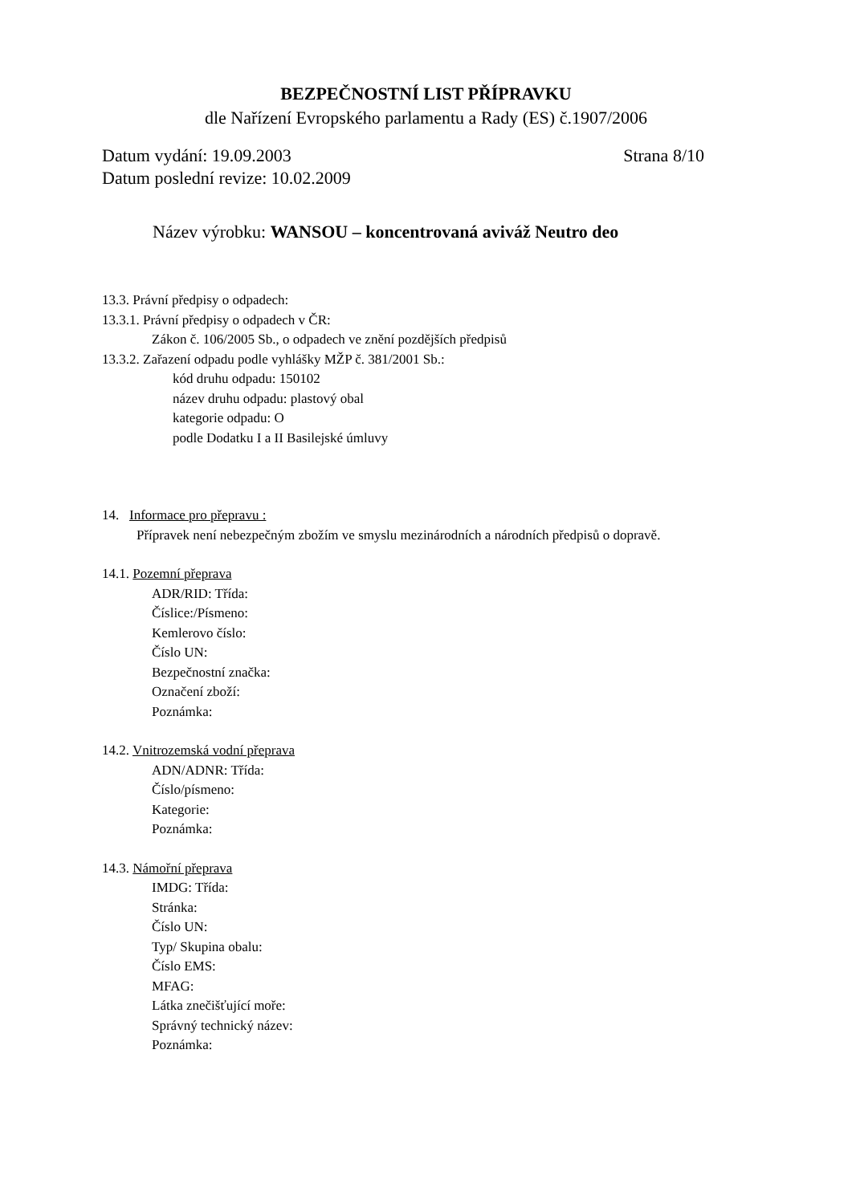BEZPEČNOSTNÍ LIST PŘÍPRAVKU
dle Nařízení Evropského parlamentu a Rady (ES) č.1907/2006
Datum vydání: 19.09.2003 Strana 8/10
Datum poslední revize: 10.02.2009
Název výrobku: WANSOU – koncentrovaná aviváž Neutro deo
13.3. Právní předpisy o odpadech:
13.3.1. Právní předpisy o odpadech v ČR:
Zákon č. 106/2005 Sb., o odpadech ve znění pozdějších předpisů
13.3.2. Zařazení odpadu podle vyhlášky MŽP č. 381/2001 Sb.:
kód druhu odpadu: 150102
název druhu odpadu: plastový obal
kategorie odpadu: O
podle Dodatku I a II Basilejské úmluvy
14. Informace pro přepravu :
Přípravek není nebezpečným zbožím ve smyslu mezinárodních a národních předpisů o dopravě.
14.1. Pozemní přeprava
ADR/RID: Třída:
Číslice:/Písmeno:
Kemlerovo číslo:
Číslo UN:
Bezpečnostní značka:
Označení zboží:
Poznámka:
14.2. Vnitrozemská vodní přeprava
ADN/ADNR: Třída:
Číslo/písmeno:
Kategorie:
Poznámka:
14.3. Námořní přeprava
IMDG: Třída:
Stránka:
Číslo UN:
Typ/ Skupina obalu:
Číslo EMS:
MFAG:
Látka znečišťující moře:
Správný technický název:
Poznámka: